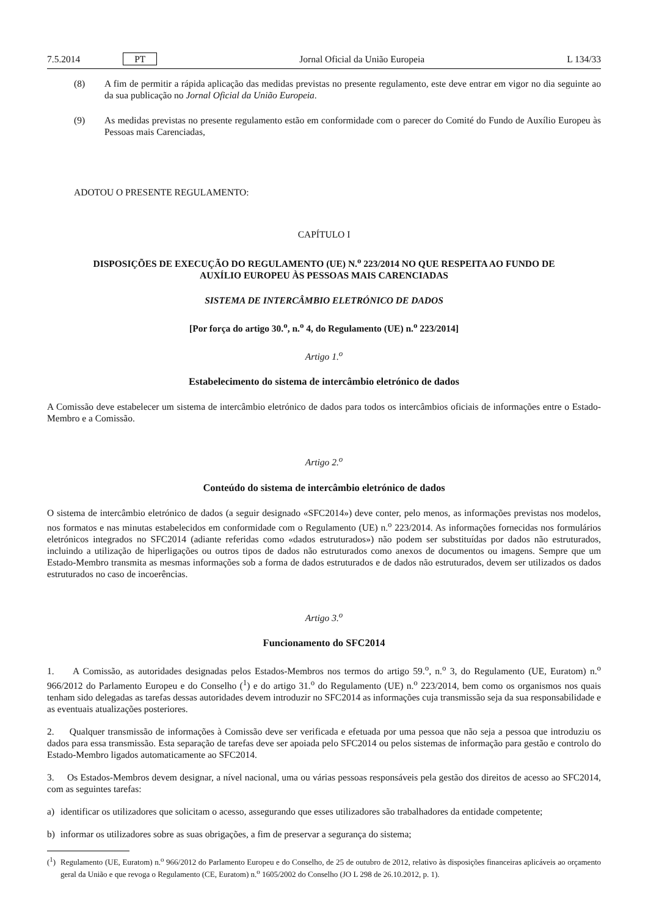7.5.2014 PT Jornal Oficial da União Europeia L 134/33
(8) A fim de permitir a rápida aplicação das medidas previstas no presente regulamento, este deve entrar em vigor no dia seguinte ao da sua publicação no Jornal Oficial da União Europeia.
(9) As medidas previstas no presente regulamento estão em conformidade com o parecer do Comité do Fundo de Auxílio Europeu às Pessoas mais Carenciadas,
ADOTOU O PRESENTE REGULAMENTO:
CAPÍTULO I
DISPOSIÇÕES DE EXECUÇÃO DO REGULAMENTO (UE) N.<sup>o</sup> 223/2014 NO QUE RESPEITA AO FUNDO DE AUXÍLIO EUROPEU ÀS PESSOAS MAIS CARENCIADAS
SISTEMA DE INTERCÂMBIO ELETRÓNICO DE DADOS
[Por força do artigo 30.<sup>o</sup>, n.<sup>o</sup> 4, do Regulamento (UE) n.<sup>o</sup> 223/2014]
Artigo 1.<sup>o</sup>
Estabelecimento do sistema de intercâmbio eletrónico de dados
A Comissão deve estabelecer um sistema de intercâmbio eletrónico de dados para todos os intercâmbios oficiais de informações entre o Estado-Membro e a Comissão.
Artigo 2.<sup>o</sup>
Conteúdo do sistema de intercâmbio eletrónico de dados
O sistema de intercâmbio eletrónico de dados (a seguir designado «SFC2014») deve conter, pelo menos, as informações previstas nos modelos, nos formatos e nas minutas estabelecidos em conformidade com o Regulamento (UE) n.<sup>o</sup> 223/2014. As informações fornecidas nos formulários eletrónicos integrados no SFC2014 (adiante referidas como «dados estruturados») não podem ser substituídas por dados não estruturados, incluindo a utilização de hiperligações ou outros tipos de dados não estruturados como anexos de documentos ou imagens. Sempre que um Estado-Membro transmita as mesmas informações sob a forma de dados estruturados e de dados não estruturados, devem ser utilizados os dados estruturados no caso de incoerências.
Artigo 3.<sup>o</sup>
Funcionamento do SFC2014
1. A Comissão, as autoridades designadas pelos Estados-Membros nos termos do artigo 59.<sup>o</sup>, n.<sup>o</sup> 3, do Regulamento (UE, Euratom) n.<sup>o</sup> 966/2012 do Parlamento Europeu e do Conselho (<sup>1</sup>) e do artigo 31.<sup>o</sup> do Regulamento (UE) n.<sup>o</sup> 223/2014, bem como os organismos nos quais tenham sido delegadas as tarefas dessas autoridades devem introduzir no SFC2014 as informações cuja transmissão seja da sua responsabilidade e as eventuais atualizações posteriores.
2. Qualquer transmissão de informações à Comissão deve ser verificada e efetuada por uma pessoa que não seja a pessoa que introduziu os dados para essa transmissão. Esta separação de tarefas deve ser apoiada pelo SFC2014 ou pelos sistemas de informação para gestão e controlo do Estado-Membro ligados automaticamente ao SFC2014.
3. Os Estados-Membros devem designar, a nível nacional, uma ou várias pessoas responsáveis pela gestão dos direitos de acesso ao SFC2014, com as seguintes tarefas:
a) identificar os utilizadores que solicitam o acesso, assegurando que esses utilizadores são trabalhadores da entidade competente;
b) informar os utilizadores sobre as suas obrigações, a fim de preservar a segurança do sistema;
(<sup>1</sup>)
Regulamento (UE, Euratom) n.<sup>o</sup> 966/2012 do Parlamento Europeu e do Conselho, de 25 de outubro de 2012, relativo às disposições financeiras aplicáveis ao orçamento geral da União e que revoga o Regulamento (CE, Euratom) n.<sup>o</sup> 1605/2002 do Conselho (JO L 298 de 26.10.2012, p. 1).